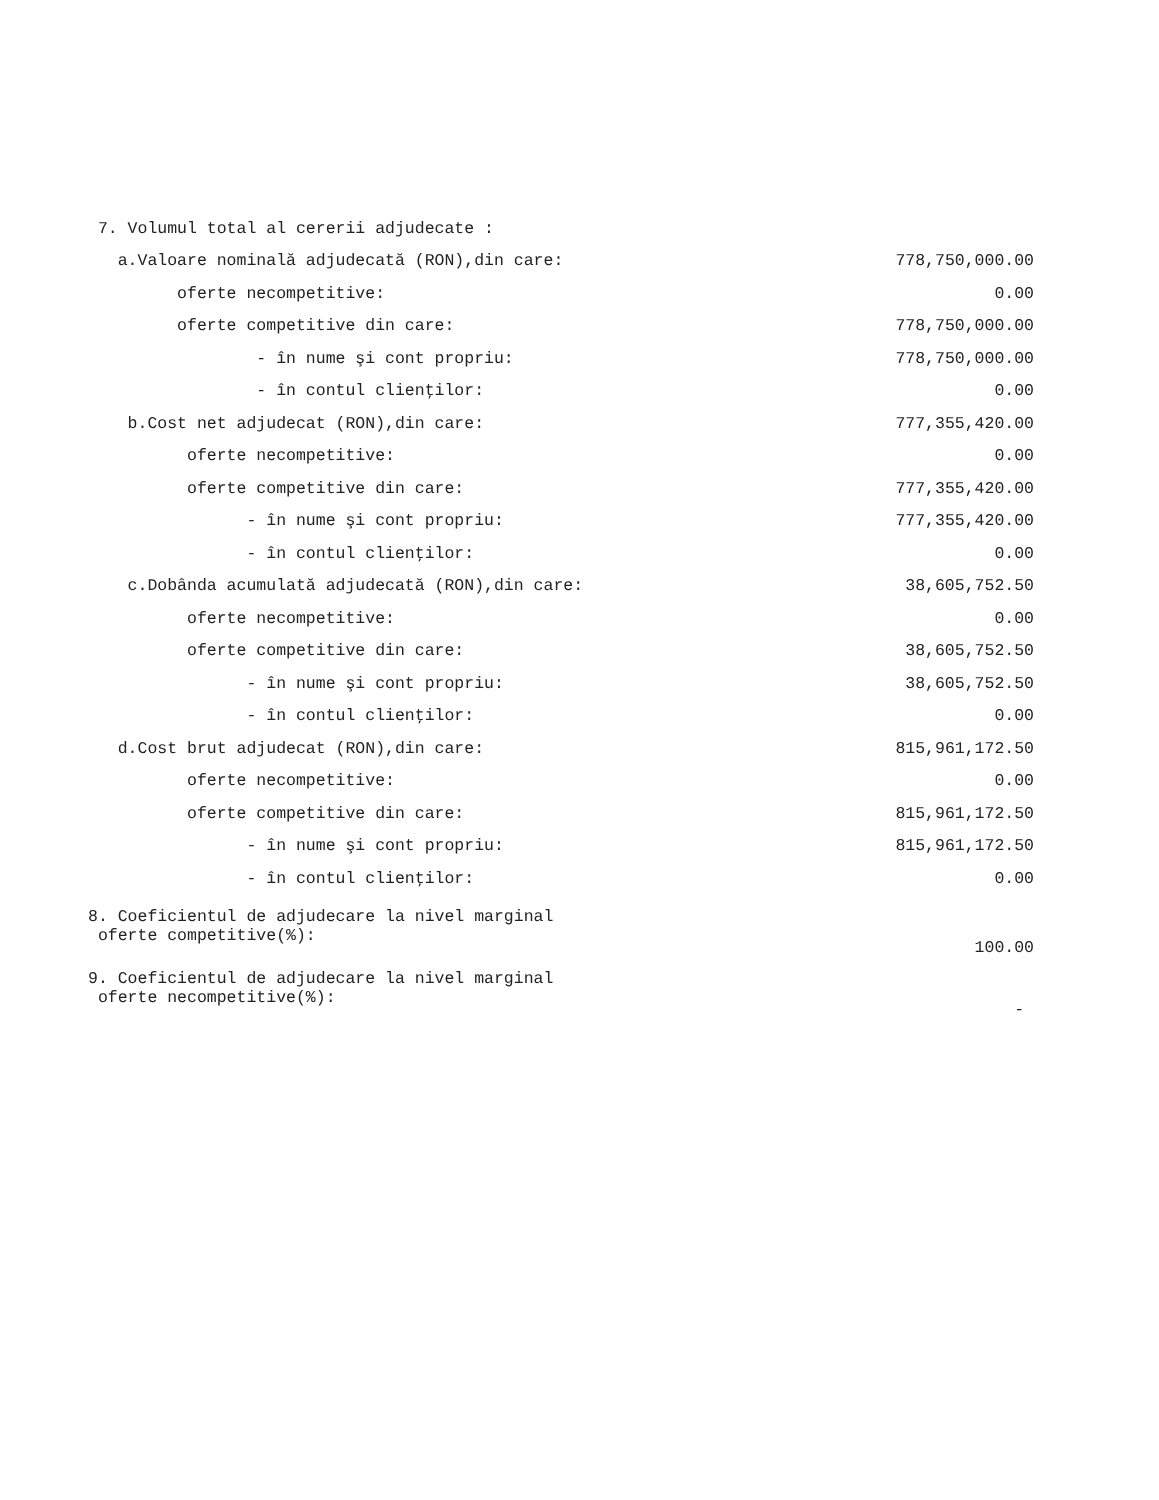| 7. Volumul total al cererii adjudecate : | |
| a.Valoare nominală adjudecată (RON),din care: | 778,750,000.00 |
| oferte necompetitive: | 0.00 |
| oferte competitive din care: | 778,750,000.00 |
| - în nume şi cont propriu: | 778,750,000.00 |
| - în contul clienţilor: | 0.00 |
| b.Cost net adjudecat (RON),din care: | 777,355,420.00 |
| oferte necompetitive: | 0.00 |
| oferte competitive din care: | 777,355,420.00 |
| - în nume şi cont propriu: | 777,355,420.00 |
| - în contul clienţilor: | 0.00 |
| c.Dobânda acumulată adjudecată (RON),din care: | 38,605,752.50 |
| oferte necompetitive: | 0.00 |
| oferte competitive din care: | 38,605,752.50 |
| - în nume şi cont propriu: | 38,605,752.50 |
| - în contul clienţilor: | 0.00 |
| d.Cost brut adjudecat (RON),din care: | 815,961,172.50 |
| oferte necompetitive: | 0.00 |
| oferte competitive din care: | 815,961,172.50 |
| - în nume şi cont propriu: | 815,961,172.50 |
| - în contul clienţilor: | 0.00 |
| 8. Coeficientul de adjudecare la nivel marginal oferte competitive(%): | 100.00 |
| 9. Coeficientul de adjudecare la nivel marginal oferte necompetitive(%): | - |